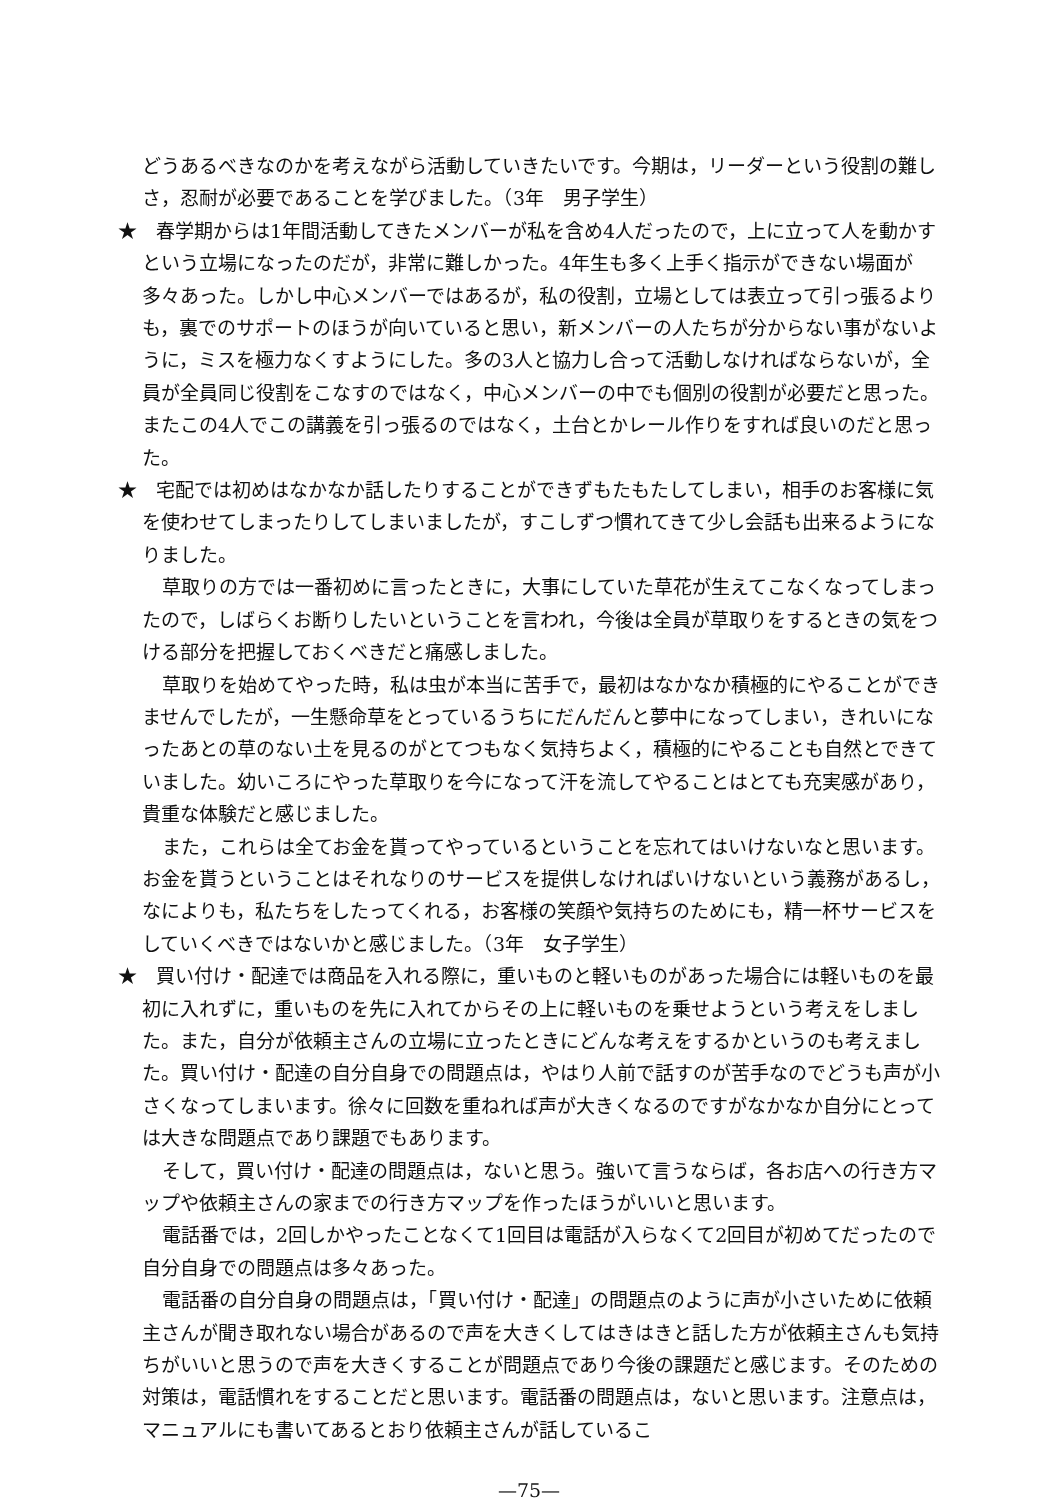どうあるべきなのかを考えながら活動していきたいです。今期は，リーダーという役割の難しさ，忍耐が必要であることを学びました。（3年　男子学生）
★　春学期からは1年間活動してきたメンバーが私を含め4人だったので，上に立って人を動かすという立場になったのだが，非常に難しかった。4年生も多く上手く指示ができない場面が多々あった。しかし中心メンバーではあるが，私の役割，立場としては表立って引っ張るよりも，裏でのサポートのほうが向いていると思い，新メンバーの人たちが分からない事がないように，ミスを極力なくすようにした。多の3人と協力し合って活動しなければならないが，全員が全員同じ役割をこなすのではなく，中心メンバーの中でも個別の役割が必要だと思った。またこの4人でこの講義を引っ張るのではなく，土台とかレール作りをすれば良いのだと思った。
★　宅配では初めはなかなか話したりすることができずもたもたしてしまい，相手のお客様に気を使わせてしまったりしてしまいましたが，すこしずつ慣れてきて少し会話も出来るようになりました。
草取りの方では一番初めに言ったときに，大事にしていた草花が生えてこなくなってしまったので，しばらくお断りしたいということを言われ，今後は全員が草取りをするときの気をつける部分を把握しておくべきだと痛感しました。
草取りを始めてやった時，私は虫が本当に苦手で，最初はなかなか積極的にやることができませんでしたが，一生懸命草をとっているうちにだんだんと夢中になってしまい，きれいになったあとの草のない土を見るのがとてつもなく気持ちよく，積極的にやることも自然とできていました。幼いころにやった草取りを今になって汗を流してやることはとても充実感があり，貴重な体験だと感じました。
また，これらは全てお金を貰ってやっているということを忘れてはいけないなと思います。お金を貰うということはそれなりのサービスを提供しなければいけないという義務があるし，なによりも，私たちをしたってくれる，お客様の笑顔や気持ちのためにも，精一杯サービスをしていくべきではないかと感じました。（3年　女子学生）
★　買い付け・配達では商品を入れる際に，重いものと軽いものがあった場合には軽いものを最初に入れずに，重いものを先に入れてからその上に軽いものを乗せようという考えをしました。また，自分が依頼主さんの立場に立ったときにどんな考えをするかというのも考えました。買い付け・配達の自分自身での問題点は，やはり人前で話すのが苦手なのでどうも声が小さくなってしまいます。徐々に回数を重ねれば声が大きくなるのですがなかなか自分にとっては大きな問題点であり課題でもあります。
そして，買い付け・配達の問題点は，ないと思う。強いて言うならば，各お店への行き方マップや依頼主さんの家までの行き方マップを作ったほうがいいと思います。
電話番では，2回しかやったことなくて1回目は電話が入らなくて2回目が初めてだったので自分自身での問題点は多々あった。
電話番の自分自身の問題点は，「買い付け・配達」の問題点のように声が小さいために依頼主さんが聞き取れない場合があるので声を大きくしてはきはきと話した方が依頼主さんも気持ちがいいと思うので声を大きくすることが問題点であり今後の課題だと感じます。そのための対策は，電話慣れをすることだと思います。電話番の問題点は，ないと思います。注意点は，マニュアルにも書いてあるとおり依頼主さんが話しているこ
—75—